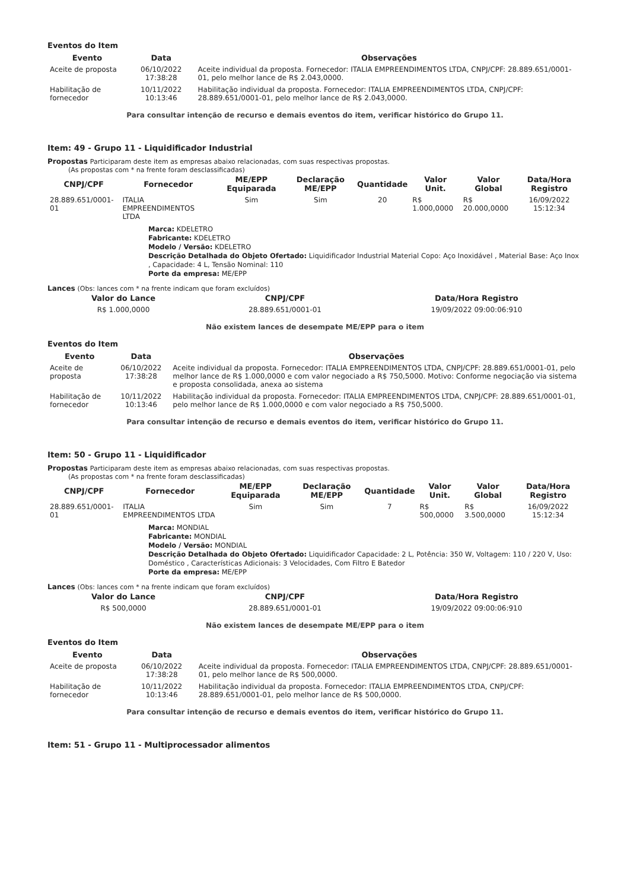Eventos do Item
| Evento | Data | Observações |
| --- | --- | --- |
| Aceite de proposta | 06/10/2022 17:38:28 | Aceite individual da proposta. Fornecedor: ITALIA EMPREENDIMENTOS LTDA, CNPJ/CPF: 28.889.651/0001-01, pelo melhor lance de R$ 2.043,0000. |
| Habilitação de fornecedor | 10/11/2022 10:13:46 | Habilitação individual da proposta. Fornecedor: ITALIA EMPREENDIMENTOS LTDA, CNPJ/CPF: 28.889.651/0001-01, pelo melhor lance de R$ 2.043,0000. |
Para consultar intenção de recurso e demais eventos do item, verificar histórico do Grupo 11.
Item: 49 - Grupo 11 - Liquidificador Industrial
Propostas Participaram deste item as empresas abaixo relacionadas, com suas respectivas propostas.
(As propostas com * na frente foram desclassificadas)
| CNPJ/CPF | Fornecedor | ME/EPP Equiparada | Declaração ME/EPP | Quantidade | Valor Unit. | Valor Global | Data/Hora Registro |
| --- | --- | --- | --- | --- | --- | --- | --- |
| 28.889.651/0001-01 | ITALIA EMPREENDIMENTOS LTDA | Sim | Sim | 20 | R$ 1.000,0000 | R$ 20.000,0000 | 16/09/2022 15:12:34 |
Marca: KDELETRO
Fabricante: KDELETRO
Modelo / Versão: KDELETRO
Descrição Detalhada do Objeto Ofertado: Liquidificador Industrial Material Copo: Aço Inoxidável , Material Base: Aço Inox , Capacidade: 4 L, Tensão Nominal: 110
Porte da empresa: ME/EPP
Lances (Obs: lances com * na frente indicam que foram excluídos)
| Valor do Lance | CNPJ/CPF | Data/Hora Registro |
| --- | --- | --- |
| R$ 1.000,0000 | 28.889.651/0001-01 | 19/09/2022 09:00:06:910 |
Não existem lances de desempate ME/EPP para o item
Eventos do Item
| Evento | Data | Observações |
| --- | --- | --- |
| Aceite de proposta | 06/10/2022 17:38:28 | Aceite individual da proposta. Fornecedor: ITALIA EMPREENDIMENTOS LTDA, CNPJ/CPF: 28.889.651/0001-01, pelo melhor lance de R$ 1.000,0000 e com valor negociado a R$ 750,5000. Motivo: Conforme negociação via sistema e proposta consolidada, anexa ao sistema |
| Habilitação de fornecedor | 10/11/2022 10:13:46 | Habilitação individual da proposta. Fornecedor: ITALIA EMPREENDIMENTOS LTDA, CNPJ/CPF: 28.889.651/0001-01, pelo melhor lance de R$ 1.000,0000 e com valor negociado a R$ 750,5000. |
Para consultar intenção de recurso e demais eventos do item, verificar histórico do Grupo 11.
Item: 50 - Grupo 11 - Liquidificador
Propostas Participaram deste item as empresas abaixo relacionadas, com suas respectivas propostas.
(As propostas com * na frente foram desclassificadas)
| CNPJ/CPF | Fornecedor | ME/EPP Equiparada | Declaração ME/EPP | Quantidade | Valor Unit. | Valor Global | Data/Hora Registro |
| --- | --- | --- | --- | --- | --- | --- | --- |
| 28.889.651/0001-01 | ITALIA EMPREENDIMENTOS LTDA | Sim | Sim | 7 | R$ 500,0000 | R$ 3.500,0000 | 16/09/2022 15:12:34 |
Marca: MONDIAL
Fabricante: MONDIAL
Modelo / Versão: MONDIAL
Descrição Detalhada do Objeto Ofertado: Liquidificador Capacidade: 2 L, Potência: 350 W, Voltagem: 110 / 220 V, Uso: Doméstico , Características Adicionais: 3 Velocidades, Com Filtro E Batedor
Porte da empresa: ME/EPP
Lances (Obs: lances com * na frente indicam que foram excluídos)
| Valor do Lance | CNPJ/CPF | Data/Hora Registro |
| --- | --- | --- |
| R$ 500,0000 | 28.889.651/0001-01 | 19/09/2022 09:00:06:910 |
Não existem lances de desempate ME/EPP para o item
Eventos do Item
| Evento | Data | Observações |
| --- | --- | --- |
| Aceite de proposta | 06/10/2022 17:38:28 | Aceite individual da proposta. Fornecedor: ITALIA EMPREENDIMENTOS LTDA, CNPJ/CPF: 28.889.651/0001-01, pelo melhor lance de R$ 500,0000. |
| Habilitação de fornecedor | 10/11/2022 10:13:46 | Habilitação individual da proposta. Fornecedor: ITALIA EMPREENDIMENTOS LTDA, CNPJ/CPF: 28.889.651/0001-01, pelo melhor lance de R$ 500,0000. |
Para consultar intenção de recurso e demais eventos do item, verificar histórico do Grupo 11.
Item: 51 - Grupo 11 - Multiprocessador alimentos